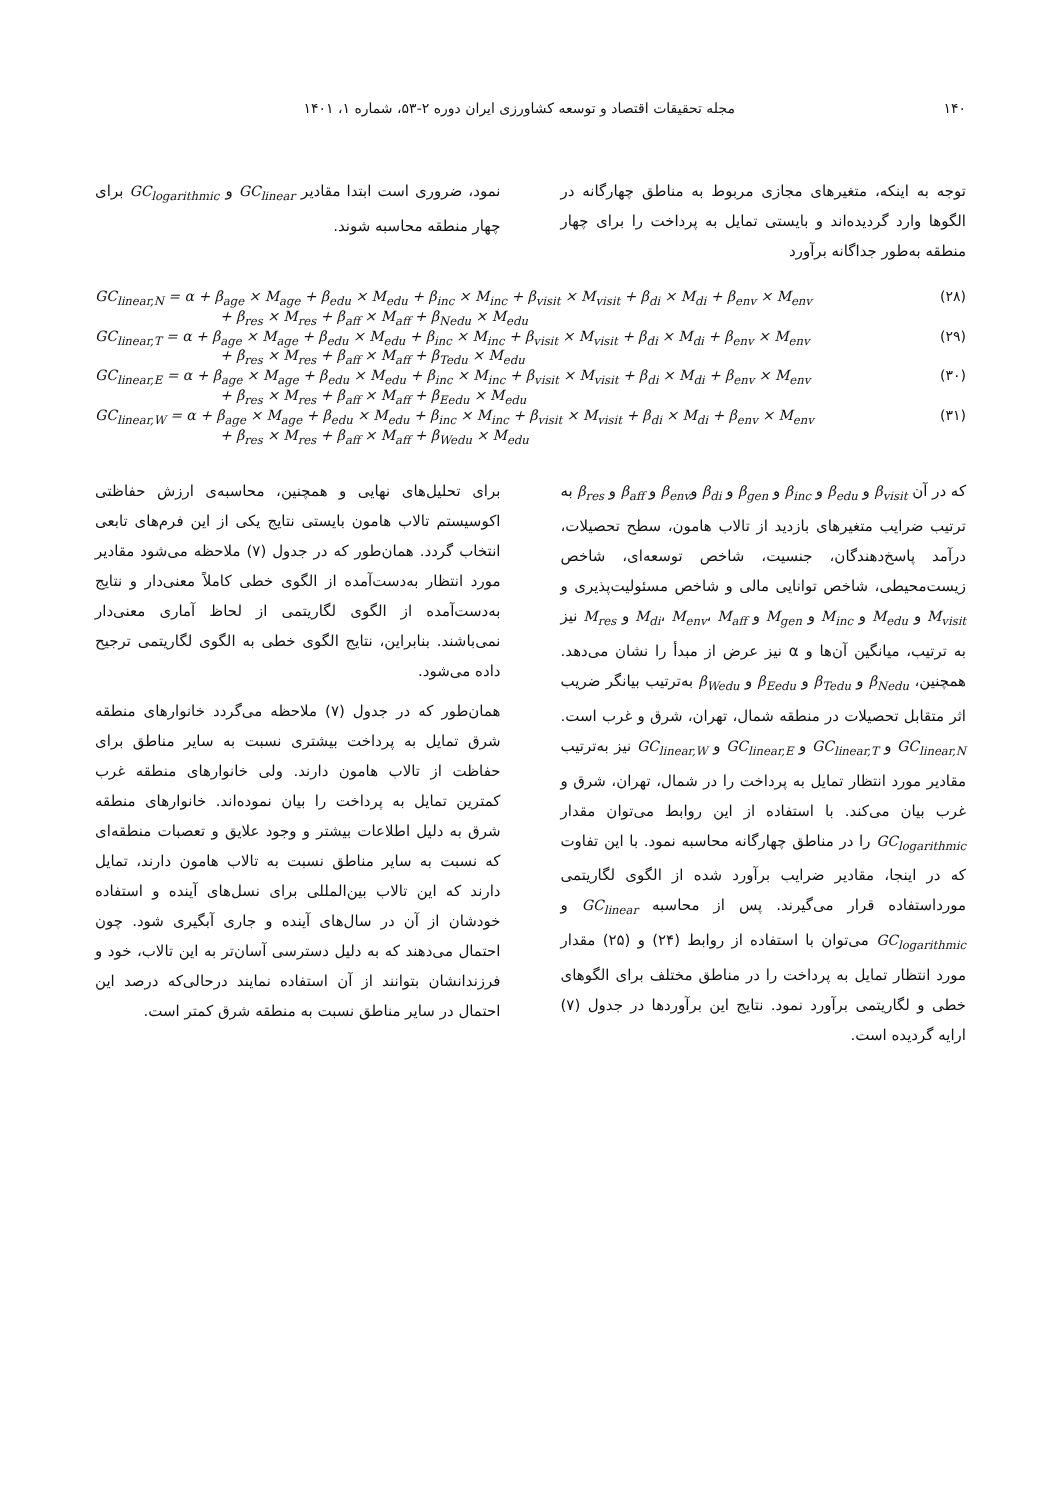۱۴۰ مجله تحقیقات اقتصاد و توسعه کشاورزی ایران دوره ۲-۵۳، شماره ۱، ۱۴۰۱
توجه به اینکه، متغیرهای مجازی مربوط به مناطق چهارگانه در الگوها وارد گردیده‌اند و بایستی تمایل به پرداخت را برای چهار منطقه به‌طور جداگانه برآورد
نمود، ضروری است ابتدا مقادیر GC<sub>linear</sub> و GC<sub>logarithmic</sub> برای چهار منطقه محاسبه شوند.
GC<sub>linear,N</sub> = α + β<sub>age</sub> × M<sub>age</sub> + β<sub>edu</sub> × M<sub>edu</sub> + β<sub>inc</sub> × M<sub>inc</sub> + β<sub>visit</sub> × M<sub>visit</sub> + β<sub>di</sub> × M<sub>di</sub> + β<sub>env</sub> × M<sub>env</sub> (۲۸)
+ β<sub>res</sub> × M<sub>res</sub> + β<sub>aff</sub> × M<sub>aff</sub> + β<sub>Nedu</sub> × M<sub>edu</sub>
GC<sub>linear,T</sub> = α + β<sub>age</sub> × M<sub>age</sub> + β<sub>edu</sub> × M<sub>edu</sub> + β<sub>inc</sub> × M<sub>inc</sub> + β<sub>visit</sub> × M<sub>visit</sub> + β<sub>di</sub> × M<sub>di</sub> + β<sub>env</sub> × M<sub>env</sub> (۲۹)
+ β<sub>res</sub> × M<sub>res</sub> + β<sub>aff</sub> × M<sub>aff</sub> + β<sub>Tedu</sub> × M<sub>edu</sub>
GC<sub>linear,E</sub> = α + β<sub>age</sub> × M<sub>age</sub> + β<sub>edu</sub> × M<sub>edu</sub> + β<sub>inc</sub> × M<sub>inc</sub> + β<sub>visit</sub> × M<sub>visit</sub> + β<sub>di</sub> × M<sub>di</sub> + β<sub>env</sub> × M<sub>env</sub> (۳۰)
+ β<sub>res</sub> × M<sub>res</sub> + β<sub>aff</sub> × M<sub>aff</sub> + β<sub>Eedu</sub> × M<sub>edu</sub>
GC<sub>linear,W</sub> = α + β<sub>age</sub> × M<sub>age</sub> + β<sub>edu</sub> × M<sub>edu</sub> + β<sub>inc</sub> × M<sub>inc</sub> + β<sub>visit</sub> × M<sub>visit</sub> + β<sub>di</sub> × M<sub>di</sub> + β<sub>env</sub> × M<sub>env</sub> (۳۱)
+ β<sub>res</sub> × M<sub>res</sub> + β<sub>aff</sub> × M<sub>aff</sub> + β<sub>Wedu</sub> × M<sub>edu</sub>
که در آن β<sub>visit</sub> و β<sub>edu</sub> و β<sub>inc</sub> و β<sub>gen</sub> و β<sub>di</sub> وβ<sub>env</sub> و β<sub>aff</sub> و β<sub>res</sub> به ترتیب ضرایب متغیرهای بازدید از تالاب هامون، سطح تحصیلات، درآمد پاسخ‌دهندگان، جنسیت، شاخص توسعه‌ای، شاخص زیست‌محیطی، شاخص توانایی مالی و شاخص مسئولیت‌پذیری و M<sub>visit</sub> و M<sub>edu</sub> و M<sub>inc</sub> و M<sub>gen</sub> و M<sub>di</sub>، M<sub>env</sub>، M<sub>aff</sub> و M<sub>res</sub> نیز به ترتیب، میانگین آن‌ها و α نیز عرض از مبدأ را نشان می‌دهد. همچنین، β<sub>Nedu</sub> و β<sub>Tedu</sub> و β<sub>Eedu</sub> و β<sub>Wedu</sub> به‌ترتیب بیانگر ضریب اثر متقابل تحصیلات در منطقه شمال، تهران، شرق و غرب است. GC<sub>linear,N</sub> و GC<sub>linear,T</sub> و GC<sub>linear,E</sub> و GC<sub>linear,W</sub> نیز به‌ترتیب مقادیر مورد انتظار تمایل به پرداخت را در شمال، تهران، شرق و غرب بیان می‌کند. با استفاده از این روابط می‌توان مقدار GC<sub>logarithmic</sub> را در مناطق چهارگانه محاسبه نمود. با این تفاوت که در اینجا، مقادیر ضرایب برآورد شده از الگوی لگاریتمی مورداستفاده قرار می‌گیرند. پس از محاسبه GC<sub>linear</sub> و GC<sub>logarithmic</sub> می‌توان با استفاده از روابط (۲۴) و (۲۵) مقدار مورد انتظار تمایل به پرداخت را در مناطق مختلف برای الگوهای خطی و لگاریتمی برآورد نمود. نتایج این برآوردها در جدول (۷) ارایه گردیده است.
برای تحلیل‌های نهایی و همچنین، محاسبه‌ی ارزش حفاظتی اکوسیستم تالاب هامون بایستی نتایج یکی از این فرم‌های تابعی انتخاب گردد. همان‌طور که در جدول (۷) ملاحظه می‌شود مقادیر مورد انتظار به‌دست‌آمده از الگوی خطی کاملاً معنی‌دار و نتایج به‌دست‌آمده از الگوی لگاریتمی از لحاظ آماری معنی‌دار نمی‌باشند. بنابراین، نتایج الگوی خطی به الگوی لگاریتمی ترجیح داده می‌شود.
همان‌طور که در جدول (۷) ملاحظه می‌گردد خانوارهای منطقه شرق تمایل به پرداخت بیشتری نسبت به سایر مناطق برای حفاظت از تالاب هامون دارند. ولی خانوارهای منطقه غرب کمترین تمایل به پرداخت را بیان نموده‌اند. خانوارهای منطقه شرق به دلیل اطلاعات بیشتر و وجود علایق و تعصبات منطقه‌ای که نسبت به سایر مناطق نسبت به تالاب هامون دارند، تمایل دارند که این تالاب بین‌المللی برای نسل‌های آینده و استفاده خودشان از آن در سال‌های آینده و جاری آبگیری شود. چون احتمال می‌دهند که به دلیل دسترسی آسان‌تر به این تالاب، خود و فرزندانشان بتوانند از آن استفاده نمایند درحالی‌که درصد این احتمال در سایر مناطق نسبت به منطقه شرق کمتر است.